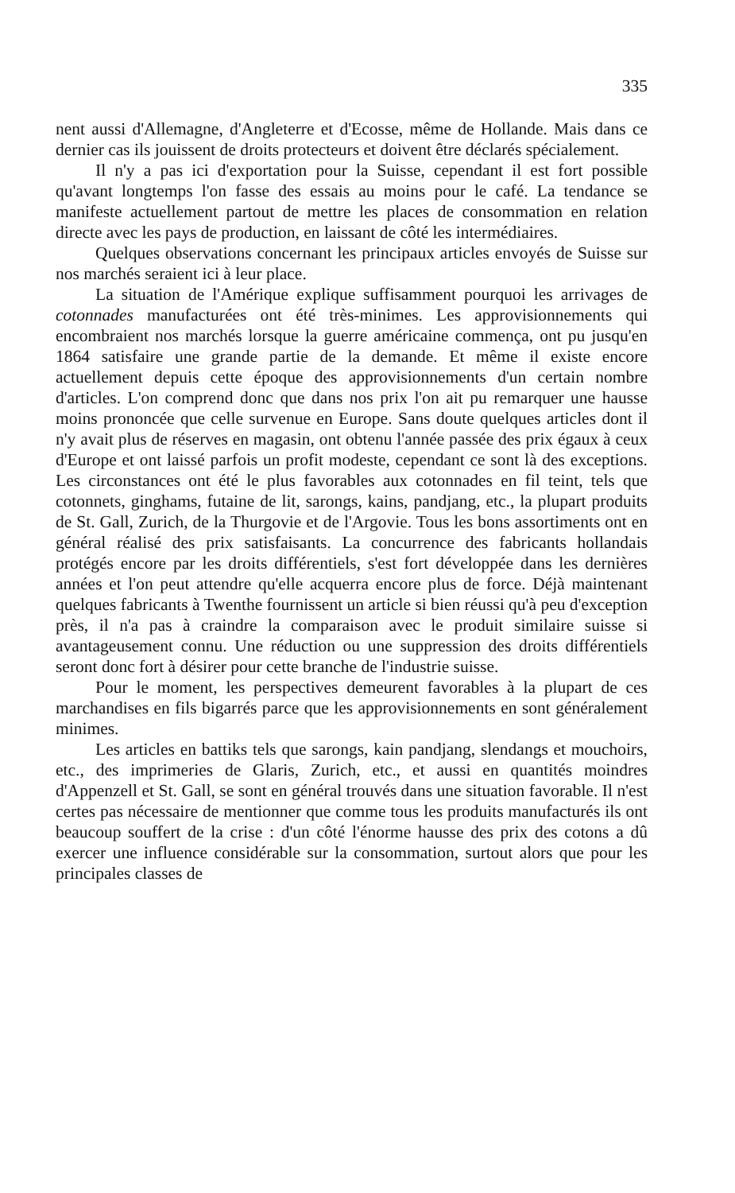335
nent aussi d'Allemagne, d'Angleterre et d'Ecosse, même de Hollande. Mais dans ce dernier cas ils jouissent de droits protecteurs et doivent être déclarés spécialement.
Il n'y a pas ici d'exportation pour la Suisse, cependant il est fort possible qu'avant longtemps l'on fasse des essais au moins pour le café. La tendance se manifeste actuellement partout de mettre les places de consommation en relation directe avec les pays de production, en laissant de côté les intermédiaires.
Quelques observations concernant les principaux articles envoyés de Suisse sur nos marchés seraient ici à leur place.
La situation de l'Amérique explique suffisamment pourquoi les arrivages de cotonnades manufacturées ont été très-minimes. Les approvisionnements qui encombraient nos marchés lorsque la guerre américaine commença, ont pu jusqu'en 1864 satisfaire une grande partie de la demande. Et même il existe encore actuellement depuis cette époque des approvisionnements d'un certain nombre d'articles. L'on comprend donc que dans nos prix l'on ait pu remarquer une hausse moins prononcée que celle survenue en Europe. Sans doute quelques articles dont il n'y avait plus de réserves en magasin, ont obtenu l'année passée des prix égaux à ceux d'Europe et ont laissé parfois un profit modeste, cependant ce sont là des exceptions. Les circonstances ont été le plus favorables aux cotonnades en fil teint, tels que cotonnets, ginghams, futaine de lit, sarongs, kains, pandjang, etc., la plupart produits de St. Gall, Zurich, de la Thurgovie et de l'Argovie. Tous les bons assortiments ont en général réalisé des prix satisfaisants. La concurrence des fabricants hollandais protégés encore par les droits différentiels, s'est fort développée dans les dernières années et l'on peut attendre qu'elle acquerra encore plus de force. Déjà maintenant quelques fabricants à Twenthe fournissent un article si bien réussi qu'à peu d'exception près, il n'a pas à craindre la comparaison avec le produit similaire suisse si avantageusement connu. Une réduction ou une suppression des droits différentiels seront donc fort à désirer pour cette branche de l'industrie suisse.
Pour le moment, les perspectives demeurent favorables à la plupart de ces marchandises en fils bigarrés parce que les approvisionnements en sont généralement minimes.
Les articles en battiks tels que sarongs, kain pandjang, slendangs et mouchoirs, etc., des imprimeries de Glaris, Zurich, etc., et aussi en quantités moindres d'Appenzell et St. Gall, se sont en général trouvés dans une situation favorable. Il n'est certes pas nécessaire de mentionner que comme tous les produits manufacturés ils ont beaucoup souffert de la crise : d'un côté l'énorme hausse des prix des cotons a dû exercer une influence considérable sur la consommation, surtout alors que pour les principales classes de